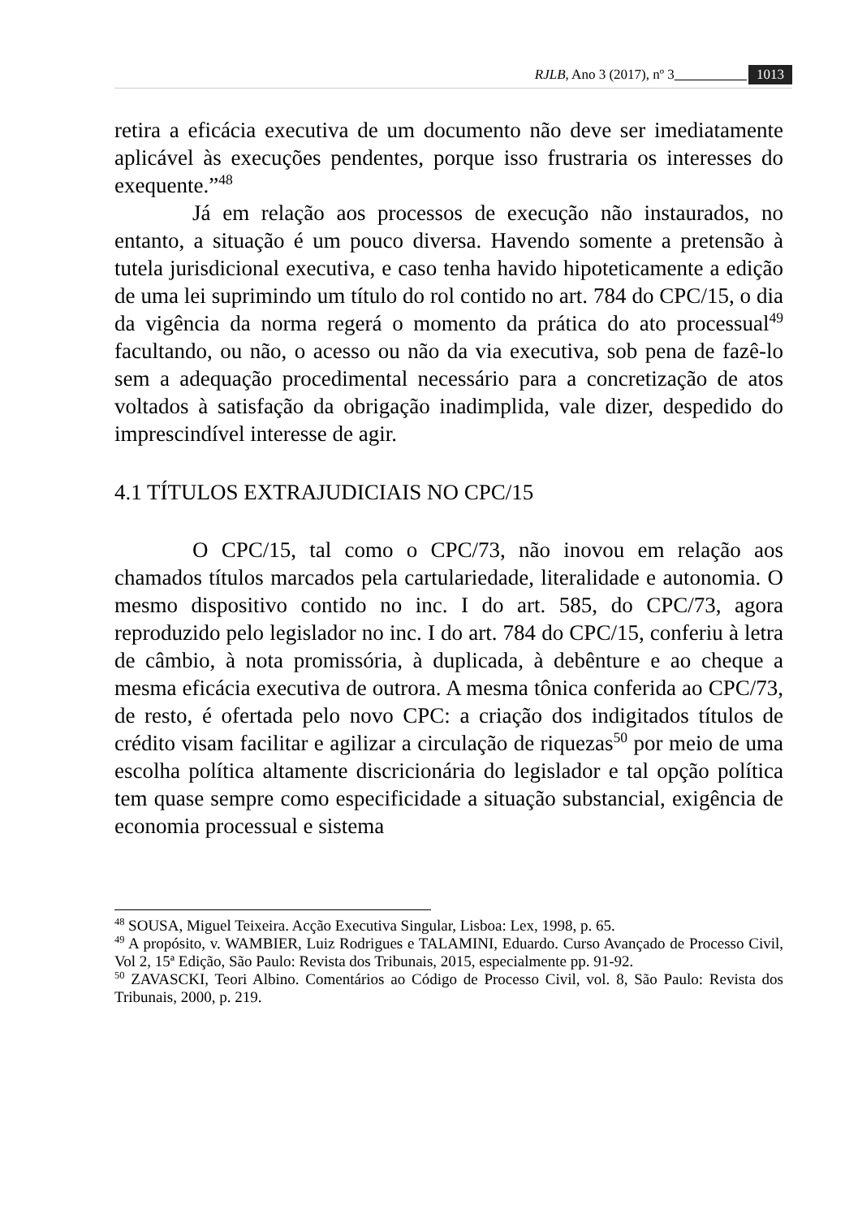RJLB, Ano 3 (2017), nº 3 1013
retira a eficácia executiva de um documento não deve ser imediatamente aplicável às execuções pendentes, porque isso frustraria os interesses do exequente.”<sup>48</sup>
Já em relação aos processos de execução não instaurados, no entanto, a situação é um pouco diversa. Havendo somente a pretensão à tutela jurisdicional executiva, e caso tenha havido hipoteticamente a edição de uma lei suprimindo um título do rol contido no art. 784 do CPC/15, o dia da vigência da norma regerá o momento da prática do ato processual<sup>49</sup> facultando, ou não, o acesso ou não da via executiva, sob pena de fazê-lo sem a adequação procedimental necessário para a concretização de atos voltados à satisfação da obrigação inadimplida, vale dizer, despedido do imprescindível interesse de agir.
4.1 TÍTULOS EXTRAJUDICIAIS NO CPC/15
O CPC/15, tal como o CPC/73, não inovou em relação aos chamados títulos marcados pela cartulariedade, literalidade e autonomia. O mesmo dispositivo contido no inc. I do art. 585, do CPC/73, agora reproduzido pelo legislador no inc. I do art. 784 do CPC/15, conferiu à letra de câmbio, à nota promissória, à duplicada, à debênture e ao cheque a mesma eficácia executiva de outrora. A mesma tônica conferida ao CPC/73, de resto, é ofertada pelo novo CPC: a criação dos indigitados títulos de crédito visam facilitar e agilizar a circulação de riquezas<sup>50</sup> por meio de uma escolha política altamente discricionária do legislador e tal opção política tem quase sempre como especificidade a situação substancial, exigência de economia processual e sistema
<sup>48</sup> SOUSA, Miguel Teixeira. Acção Executiva Singular, Lisboa: Lex, 1998, p. 65.
<sup>49</sup> A propósito, v. WAMBIER, Luiz Rodrigues e TALAMINI, Eduardo. Curso Avançado de Processo Civil, Vol 2, 15ª Edição, São Paulo: Revista dos Tribunais, 2015, especialmente pp. 91-92.
<sup>50</sup> ZAVASCKI, Teori Albino. Comentários ao Código de Processo Civil, vol. 8, São Paulo: Revista dos Tribunais, 2000, p. 219.